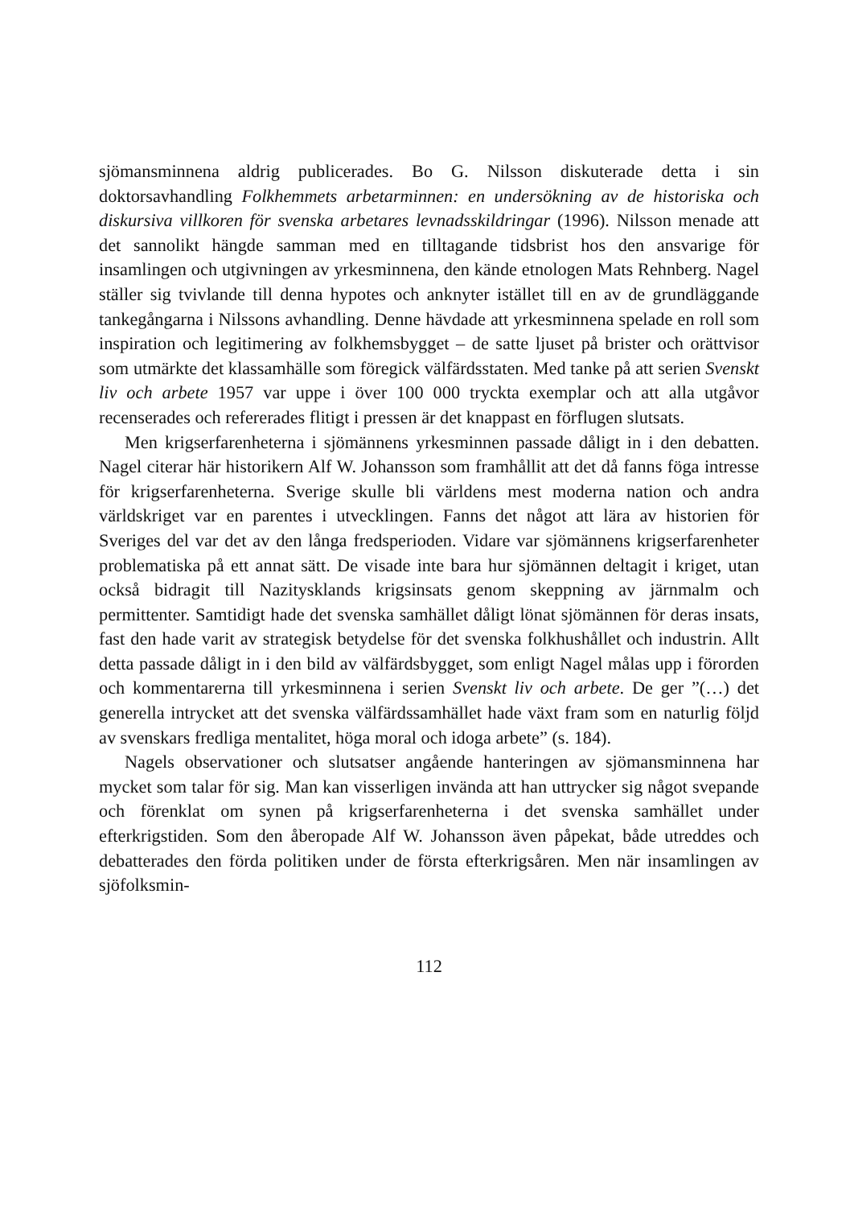sjömansminnena aldrig publicerades. Bo G. Nilsson diskuterade detta i sin doktorsavhandling Folkhemmets arbetarminnen: en undersökning av de historiska och diskursiva villkoren för svenska arbetares levnadsskildringar (1996). Nilsson menade att det sannolikt hängde samman med en tilltagande tidsbrist hos den ansvarige för insamlingen och utgivningen av yrkesminnena, den kände etnologen Mats Rehnberg. Nagel ställer sig tvivlande till denna hypotes och anknyter istället till en av de grundläggande tankegångarna i Nilssons avhandling. Denne hävdade att yrkesminnena spelade en roll som inspiration och legitimering av folkhemsbygget – de satte ljuset på brister och orättvisor som utmärkte det klassamhälle som föregick välfärdsstaten. Med tanke på att serien Svenskt liv och arbete 1957 var uppe i över 100 000 tryckta exemplar och att alla utgåvor recenserades och refererades flitigt i pressen är det knappast en förflugen slutsats.
Men krigserfarenheterna i sjömännens yrkesminnen passade dåligt in i den debatten. Nagel citerar här historikern Alf W. Johansson som framhållit att det då fanns föga intresse för krigserfarenheterna. Sverige skulle bli världens mest moderna nation och andra världskriget var en parentes i utvecklingen. Fanns det något att lära av historien för Sveriges del var det av den långa fredsperioden. Vidare var sjömännens krigserfarenheter problematiska på ett annat sätt. De visade inte bara hur sjömännen deltagit i kriget, utan också bidragit till Nazitysklands krigsinsats genom skeppning av järnmalm och permittenter. Samtidigt hade det svenska samhället dåligt lönat sjömännen för deras insats, fast den hade varit av strategisk betydelse för det svenska folkhushållet och industrin. Allt detta passade dåligt in i den bild av välfärdsbygget, som enligt Nagel målas upp i förorden och kommentarerna till yrkesminnena i serien Svenskt liv och arbete. De ger ”(…) det generella intrycket att det svenska välfärdssamhället hade växt fram som en naturlig följd av svenskars fredliga mentalitet, höga moral och idoga arbete” (s. 184).
Nagels observationer och slutsatser angående hanteringen av sjömansminnena har mycket som talar för sig. Man kan visserligen invända att han uttrycker sig något svepande och förenklat om synen på krigserfarenheterna i det svenska samhället under efterkrigstiden. Som den åberopade Alf W. Johansson även påpekat, både utreddes och debatterades den förda politiken under de första efterkrigsåren. Men när insamlingen av sjöfolksmin-
112